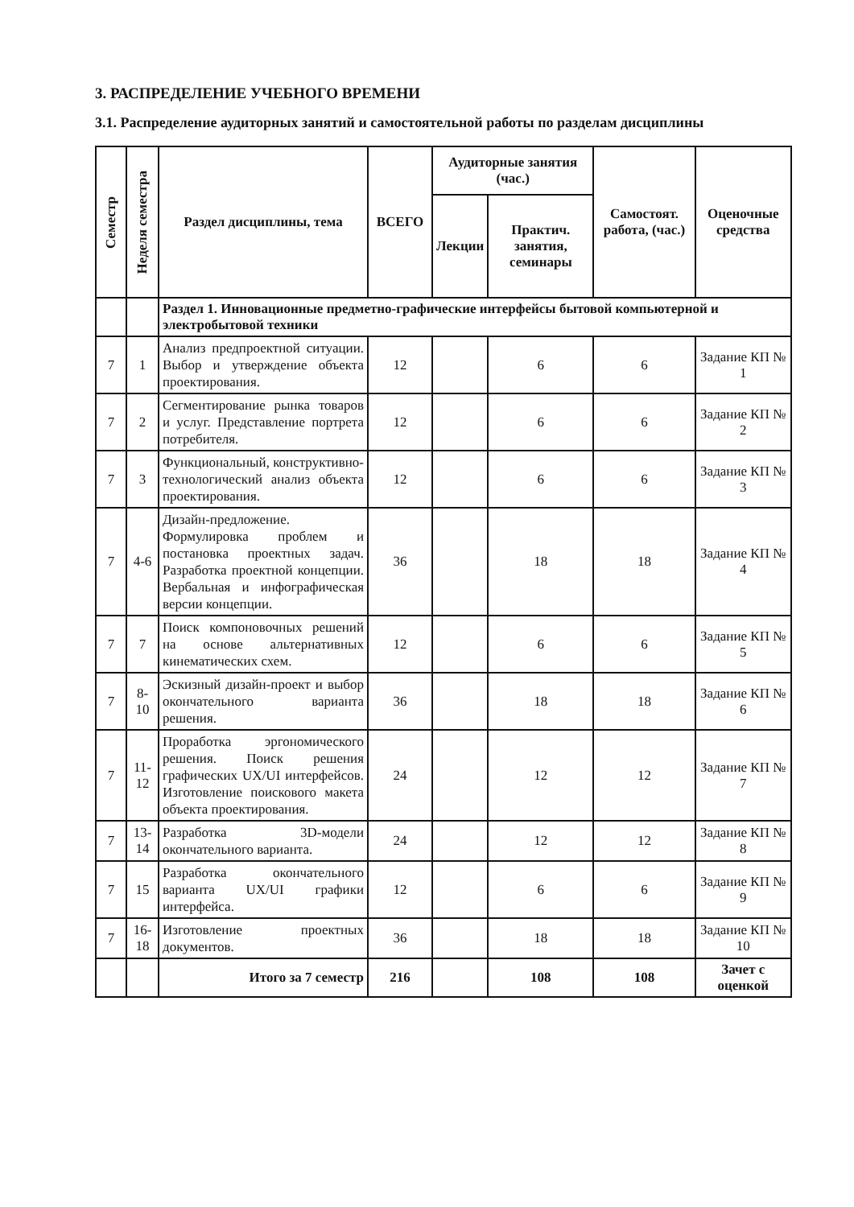3. РАСПРЕДЕЛЕНИЕ УЧЕБНОГО ВРЕМЕНИ
3.1. Распределение аудиторных занятий и самостоятельной работы по разделам дисциплины
| Семестр | Неделя семестра | Раздел дисциплины, тема | ВСЕГО | Аудиторные занятия (час.) | | Самостоят. работа, (час.) | Оценочные средства |
| --- | --- | --- | --- | --- | --- | --- | --- |
| | | | | Лекции | Практич. занятия, семинары | | |
| | | Раздел 1. Инновационные предметно-графические интерфейсы бытовой компьютерной и электробытовой техники | | | | | |
| 7 | 1 | Анализ предпроектной ситуации. Выбор и утверждение объекта проектирования. | 12 | | 6 | 6 | Задание КП № 1 |
| 7 | 2 | Сегментирование рынка товаров и услуг. Представление портрета потребителя. | 12 | | 6 | 6 | Задание КП № 2 |
| 7 | 3 | Функциональный, конструктивно-технологический анализ объекта проектирования. | 12 | | 6 | 6 | Задание КП № 3 |
| 7 | 4-6 | Дизайн-предложение. Формулировка проблем и постановка проектных задач. Разработка проектной концепции. Вербальная и инфографическая версии концепции. | 36 | | 18 | 18 | Задание КП № 4 |
| 7 | 7 | Поиск компоновочных решений на основе альтернативных кинематических схем. | 12 | | 6 | 6 | Задание КП № 5 |
| 7 | 8-10 | Эскизный дизайн-проект и выбор окончательного варианта решения. | 36 | | 18 | 18 | Задание КП № 6 |
| 7 | 11-12 | Проработка эргономического решения. Поиск решения графических UX/UI интерфейсов. Изготовление поискового макета объекта проектирования. | 24 | | 12 | 12 | Задание КП № 7 |
| 7 | 13-14 | Разработка 3D-модели окончательного варианта. | 24 | | 12 | 12 | Задание КП № 8 |
| 7 | 15 | Разработка окончательного варианта UX/UI графики интерфейса. | 12 | | 6 | 6 | Задание КП № 9 |
| 7 | 16-18 | Изготовление проектных документов. | 36 | | 18 | 18 | Задание КП № 10 |
| | | Итого за 7 семестр | 216 | | 108 | 108 | Зачет с оценкой |